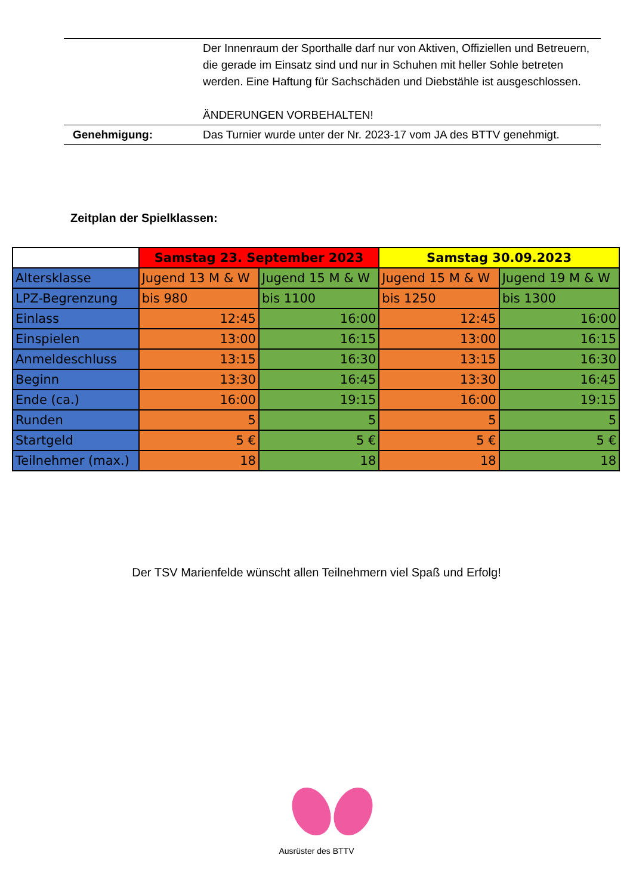| | Der Innenraum der Sporthalle darf nur von Aktiven, Offiziellen und Betreuern, die gerade im Einsatz sind und nur in Schuhen mit heller Sohle betreten werden. Eine Haftung für Sachschäden und Diebstähle ist ausgeschlossen. ÄNDERUNGEN VORBEHALTEN! |
| Genehmigung: | Das Turnier wurde unter der Nr. 2023-17 vom JA des BTTV genehmigt. |
Zeitplan der Spielklassen:
| | Samstag 23. September 2023 | | Samstag 30.09.2023 | |
| Altersklasse | Jugend 13 M & W | Jugend 15 M & W | Jugend 15 M & W | Jugend 19 M & W |
| LPZ-Begrenzung | bis 980 | bis 1100 | bis 1250 | bis 1300 |
| Einlass | 12:45 | 16:00 | 12:45 | 16:00 |
| Einspielen | 13:00 | 16:15 | 13:00 | 16:15 |
| Anmeldeschluss | 13:15 | 16:30 | 13:15 | 16:30 |
| Beginn | 13:30 | 16:45 | 13:30 | 16:45 |
| Ende (ca.) | 16:00 | 19:15 | 16:00 | 19:15 |
| Runden | 5 | 5 | 5 | 5 |
| Startgeld | 5 € | 5 € | 5 € | 5 € |
| Teilnehmer (max.) | 18 | 18 | 18 | 18 |
Der TSV Marienfelde wünscht allen Teilnehmern viel Spaß und Erfolg!
Ausrüster des BTTV